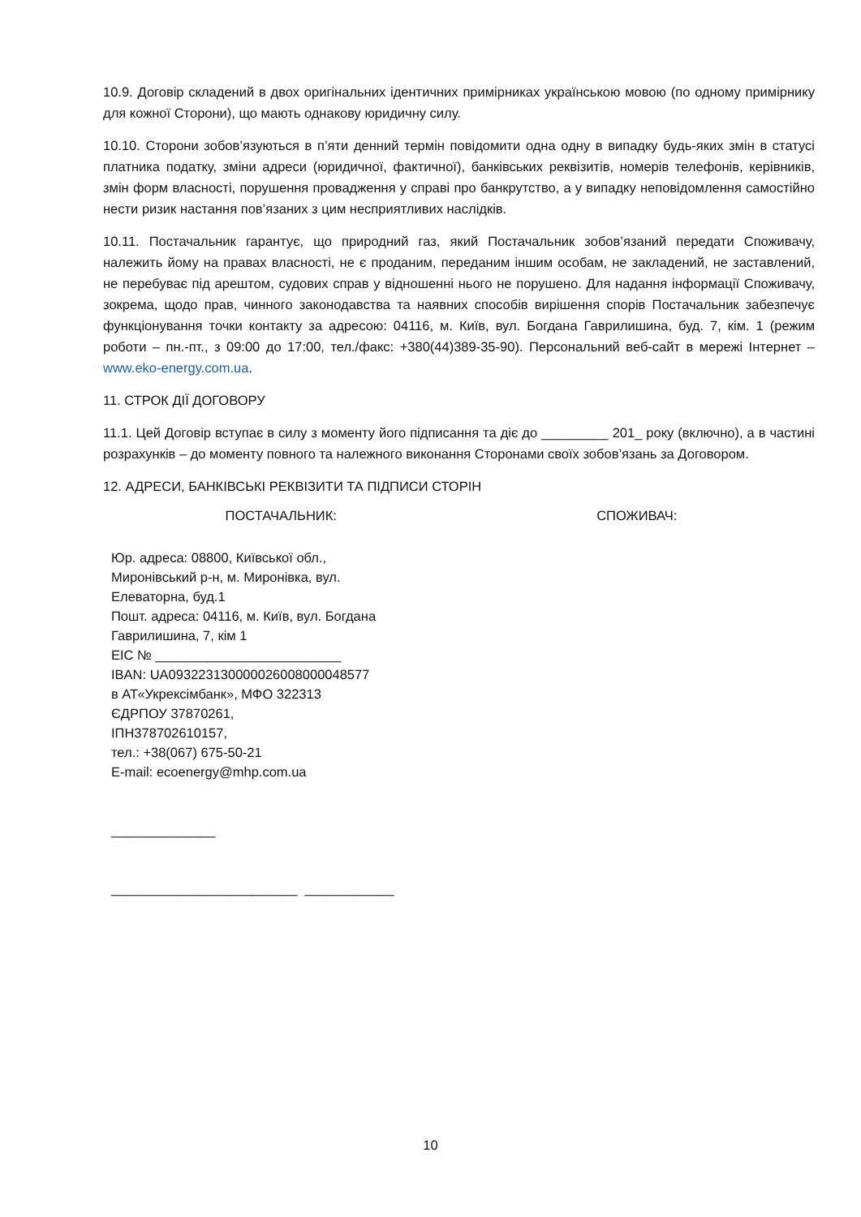10.9. Договір складений в двох оригінальних ідентичних примірниках українською мовою (по одному примірнику для кожної Сторони), що мають однакову юридичну силу.
10.10. Сторони зобов’язуються в п’яти денний термін повідомити одна одну в випадку будь-яких змін в статусі платника податку, зміни адреси (юридичної, фактичної), банківських реквізитів, номерів телефонів, керівників, змін форм власності, порушення провадження у справі про банкрутство, а у випадку неповідомлення самостійно нести ризик настання пов’язаних з цим несприятливих наслідків.
10.11. Постачальник гарантує, що природний газ, який Постачальник зобов’язаний передати Споживачу, належить йому на правах власності, не є проданим, переданим іншим особам, не закладений, не заставлений, не перебуває під арештом, судових справ у відношенні нього не порушено. Для надання інформації Споживачу, зокрема, щодо прав, чинного законодавства та наявних способів вирішення спорів Постачальник забезпечує функціонування точки контакту за адресою: 04116, м. Київ, вул. Богдана Гаврилишина, буд. 7, кім. 1 (режим роботи – пн.-пт., з 09:00 до 17:00, тел./факс: +380(44)389-35-90). Персональний веб-сайт в мережі Інтернет – www.eko-energy.com.ua.
11. СТРОК ДІЇ ДОГОВОРУ
11.1. Цей Договір вступає в силу з моменту його підписання та діє до _________ 201_ року (включно), а в частині розрахунків – до моменту повного та належного виконання Сторонами своїх зобов’язань за Договором.
12. АДРЕСИ, БАНКІВСЬКІ РЕКВІЗИТИ ТА ПІДПИСИ СТОРІН
ПОСТАЧАЛЬНИК: СПОЖИВАЧ:
Юр. адреса: 08800, Київської обл.,
Миронівський р-н, м. Миронівка, вул.
Елеваторна, буд.1
Пошт. адреса: 04116, м. Київ, вул. Богдана
Гаврилишина, 7, кім 1
ЕІС № _________________________
IBAN: UA093223130000026008000048577
в АТ«Укрексімбанк», МФО 322313
ЄДРПОУ 37870261,
ІПН378702610157,
тел.: +38(067) 675-50-21
E-mail: ecoenergy@mhp.com.ua
______________
_________________________ ____________
10